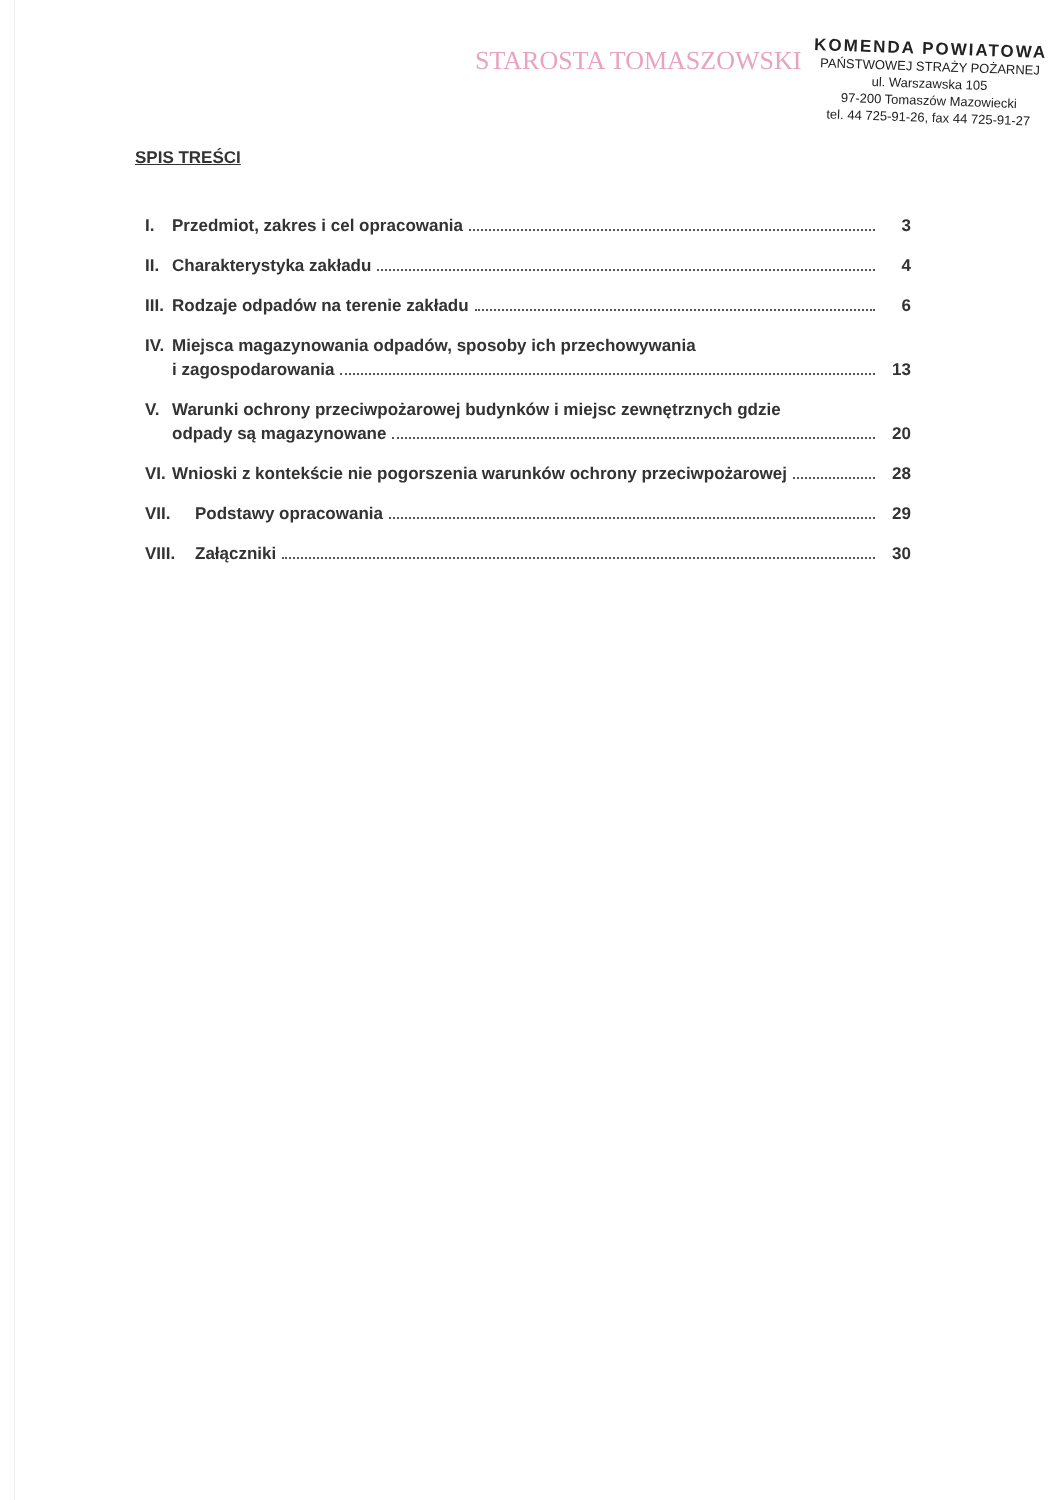STAROSTA TOMASZOWSKI
KOMENDA POWIATOWA
PAŃSTWOWEJ STRAŻY POŻARNEJ
ul. Warszawska 105
97-200 Tomaszów Mazowiecki
tel. 44 725-91-26, fax 44 725-91-27
SPIS TREŚCI
I. Przedmiot, zakres i cel opracowania 3
II. Charakterystyka zakładu 4
III. Rodzaje odpadów na terenie zakładu 6
IV. Miejsca magazynowania odpadów, sposoby ich przechowywania
i zagospodarowania 13
V. Warunki ochrony przeciwpożarowej budynków i miejsc zewnętrznych gdzie
odpady są magazynowane 20
VI. Wnioski z kontekście nie pogorszenia warunków ochrony przeciwpożarowej 28
VII. Podstawy opracowania 29
VIII. Załączniki 30